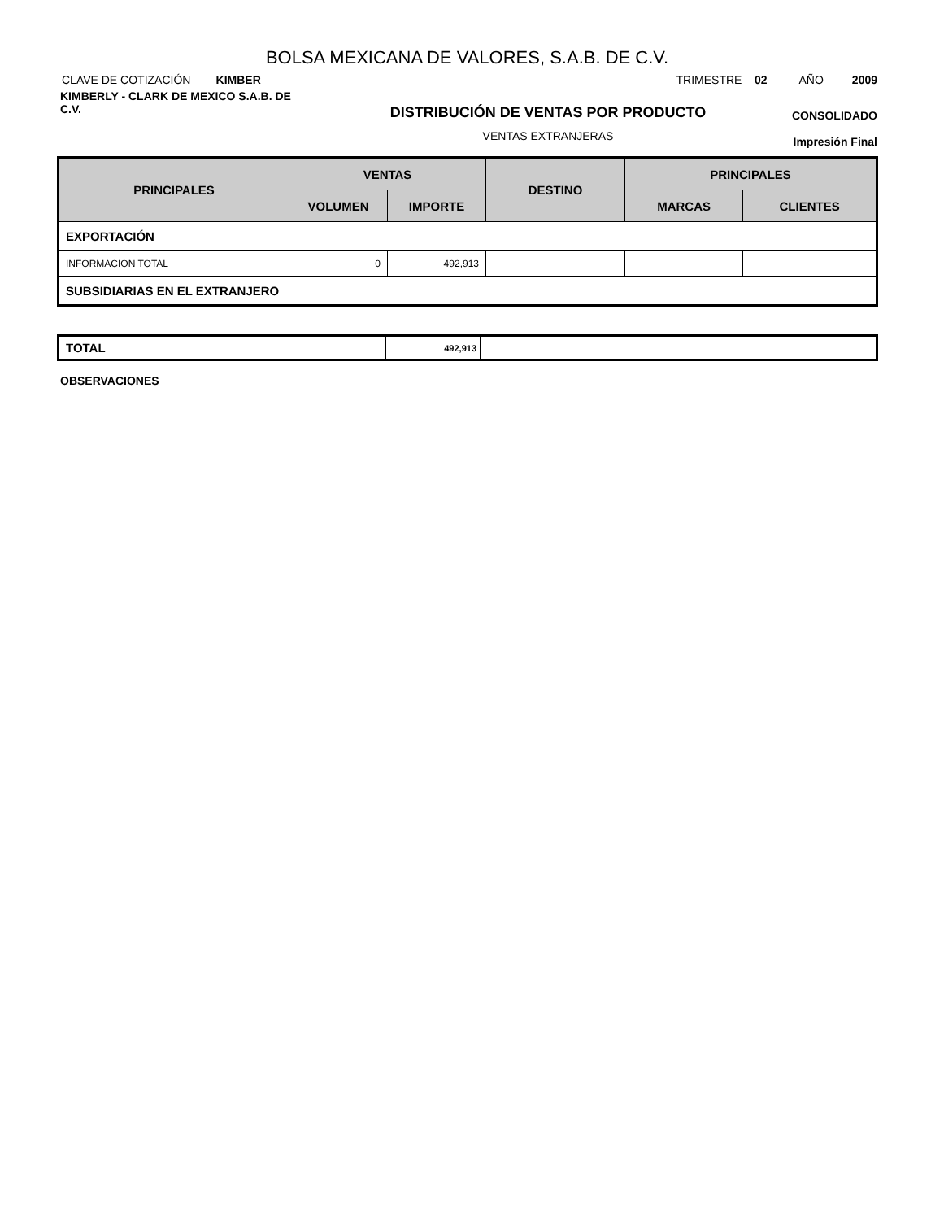BOLSA MEXICANA DE VALORES, S.A.B. DE C.V.
CLAVE DE COTIZACIÓN KIMBER
TRIMESTRE 02 AÑO 2009
KIMBERLY - CLARK DE MEXICO S.A.B. DE C.V.
DISTRIBUCIÓN DE VENTAS POR PRODUCTO
VENTAS EXTRANJERAS
CONSOLIDADO
Impresión Final
| PRINCIPALES | VENTAS | | DESTINO | PRINCIPALES | |
| --- | --- | --- | --- | --- | --- |
| | VOLUMEN | IMPORTE | | MARCAS | CLIENTES |
| EXPORTACIÓN | | | | | |
| INFORMACION TOTAL | 0 | 492,913 | | | |
| SUBSIDIARIAS EN EL EXTRANJERO | | | | | |
| TOTAL | 492,913 | |
OBSERVACIONES